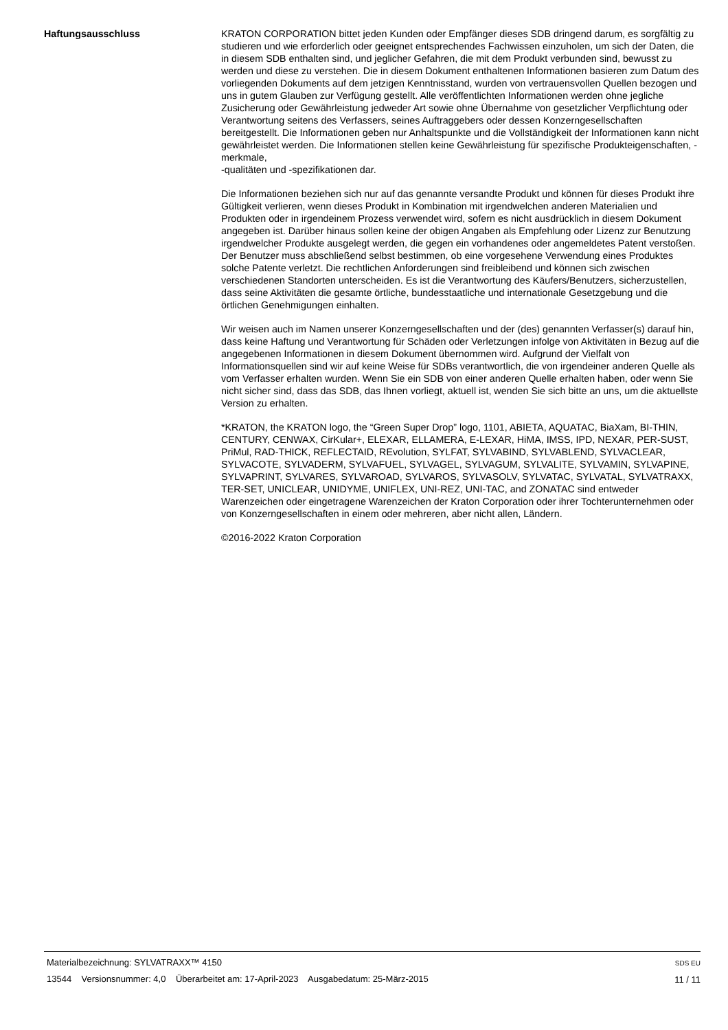Haftungsausschluss KRATON CORPORATION bittet jeden Kunden oder Empfänger dieses SDB dringend darum, es sorgfältig zu studieren und wie erforderlich oder geeignet entsprechendes Fachwissen einzuholen, um sich der Daten, die in diesem SDB enthalten sind, und jeglicher Gefahren, die mit dem Produkt verbunden sind, bewusst zu werden und diese zu verstehen. Die in diesem Dokument enthaltenen Informationen basieren zum Datum des vorliegenden Dokuments auf dem jetzigen Kenntnisstand, wurden von vertrauensvollen Quellen bezogen und uns in gutem Glauben zur Verfügung gestellt. Alle veröffentlichten Informationen werden ohne jegliche Zusicherung oder Gewährleistung jedweder Art sowie ohne Übernahme von gesetzlicher Verpflichtung oder Verantwortung seitens des Verfassers, seines Auftraggebers oder dessen Konzerngesellschaften bereitgestellt. Die Informationen geben nur Anhaltspunkte und die Vollständigkeit der Informationen kann nicht gewährleistet werden. Die Informationen stellen keine Gewährleistung für spezifische Produkteigenschaften, -merkmale,
-qualitäten und -spezifikationen dar.
Die Informationen beziehen sich nur auf das genannte versandte Produkt und können für dieses Produkt ihre Gültigkeit verlieren, wenn dieses Produkt in Kombination mit irgendwelchen anderen Materialien und Produkten oder in irgendeinem Prozess verwendet wird, sofern es nicht ausdrücklich in diesem Dokument angegeben ist. Darüber hinaus sollen keine der obigen Angaben als Empfehlung oder Lizenz zur Benutzung irgendwelcher Produkte ausgelegt werden, die gegen ein vorhandenes oder angemeldetes Patent verstoßen. Der Benutzer muss abschließend selbst bestimmen, ob eine vorgesehene Verwendung eines Produktes solche Patente verletzt. Die rechtlichen Anforderungen sind freibleibend und können sich zwischen verschiedenen Standorten unterscheiden. Es ist die Verantwortung des Käufers/Benutzers, sicherzustellen, dass seine Aktivitäten die gesamte örtliche, bundesstaatliche und internationale Gesetzgebung und die örtlichen Genehmigungen einhalten.
Wir weisen auch im Namen unserer Konzerngesellschaften und der (des) genannten Verfasser(s) darauf hin, dass keine Haftung und Verantwortung für Schäden oder Verletzungen infolge von Aktivitäten in Bezug auf die angegebenen Informationen in diesem Dokument übernommen wird. Aufgrund der Vielfalt von Informationsquellen sind wir auf keine Weise für SDBs verantwortlich, die von irgendeiner anderen Quelle als vom Verfasser erhalten wurden. Wenn Sie ein SDB von einer anderen Quelle erhalten haben, oder wenn Sie nicht sicher sind, dass das SDB, das Ihnen vorliegt, aktuell ist, wenden Sie sich bitte an uns, um die aktuellste Version zu erhalten.
*KRATON, the KRATON logo, the “Green Super Drop” logo, 1101, ABIETA, AQUATAC, BiaXam, BI-THIN, CENTURY, CENWAX, CirKular+, ELEXAR, ELLAMERA, E-LEXAR, HiMA, IMSS, IPD, NEXAR, PER-SUST, PriMul, RAD-THICK, REFLECTAID, REvolution, SYLFAT, SYLVABIND, SYLVABLEND, SYLVACLEAR, SYLVACOTE, SYLVADERM, SYLVAFUEL, SYLVAGEL, SYLVAGUM, SYLVALITE, SYLVAMIN, SYLVAPINE, SYLVAPRINT, SYLVARES, SYLVAROAD, SYLVAROS, SYLVASOLV, SYLVATAC, SYLVATAL, SYLVATRAXX, TER-SET, UNICLEAR, UNIDYME, UNIFLEX, UNI-REZ, UNI-TAC, and ZONATAC sind entweder Warenzeichen oder eingetragene Warenzeichen der Kraton Corporation oder ihrer Tochterunternehmen oder von Konzerngesellschaften in einem oder mehreren, aber nicht allen, Ländern.
©2016-2022 Kraton Corporation
Materialbezeichnung: SYLVATRAXX™ 4150
13544 Versionsnummer: 4,0 Überarbeitet am: 17-April-2023 Ausgabedatum: 25-März-2015
SDS EU
11 / 11